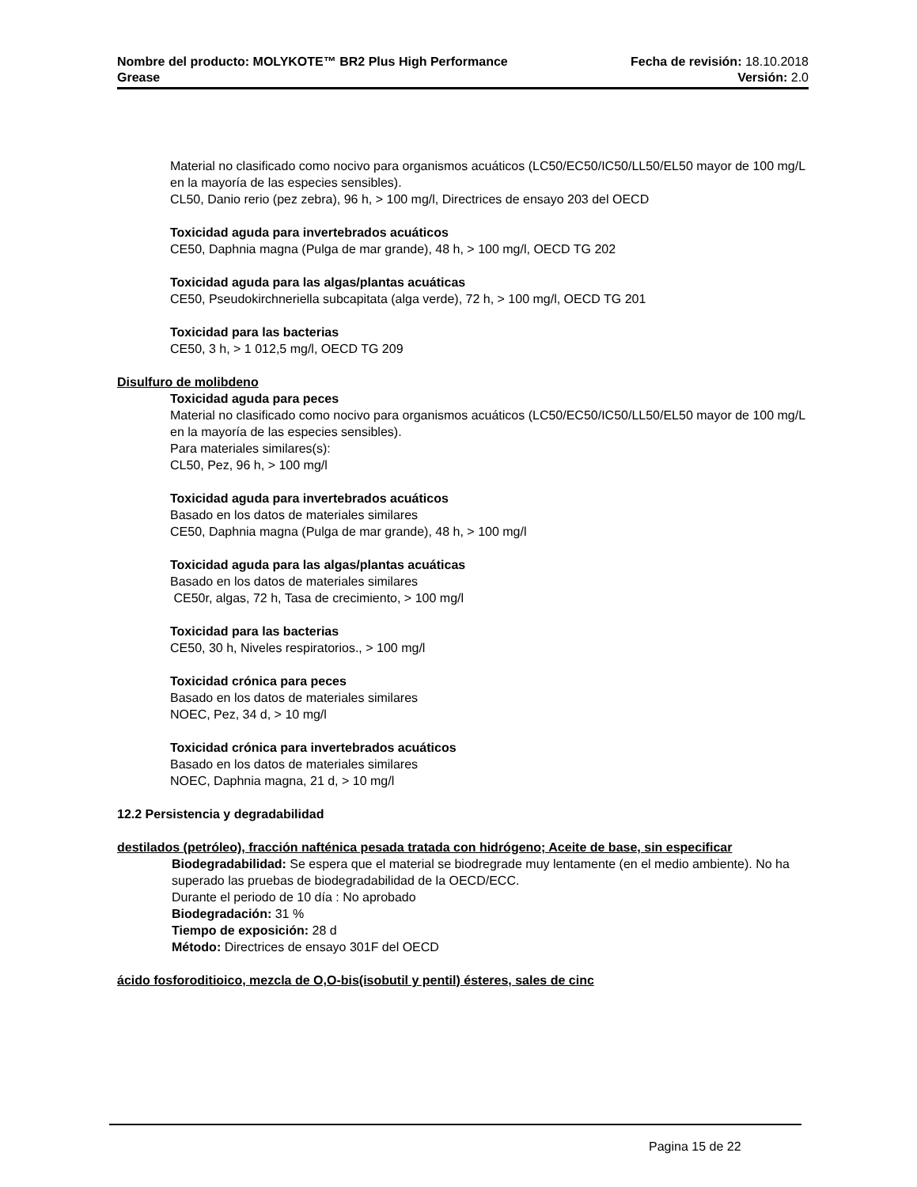Nombre del producto: MOLYKOTE™ BR2 Plus High Performance Fecha de revisión: 18.10.2018
Grease Versión: 2.0
Material no clasificado como nocivo para organismos acuáticos (LC50/EC50/IC50/LL50/EL50 mayor de 100 mg/L en la mayoría de las especies sensibles).
CL50, Danio rerio (pez zebra), 96 h, > 100 mg/l, Directrices de ensayo 203 del OECD
Toxicidad aguda para invertebrados acuáticos
CE50, Daphnia magna (Pulga de mar grande), 48 h, > 100 mg/l, OECD TG 202
Toxicidad aguda para las algas/plantas acuáticas
CE50, Pseudokirchneriella subcapitata (alga verde), 72 h, > 100 mg/l, OECD TG 201
Toxicidad para las bacterias
CE50, 3 h, > 1 012,5 mg/l, OECD TG 209
Disulfuro de molibdeno
Toxicidad aguda para peces
Material no clasificado como nocivo para organismos acuáticos (LC50/EC50/IC50/LL50/EL50 mayor de 100 mg/L en la mayoría de las especies sensibles).
Para materiales similares(s):
CL50, Pez, 96 h, > 100 mg/l
Toxicidad aguda para invertebrados acuáticos
Basado en los datos de materiales similares
CE50, Daphnia magna (Pulga de mar grande), 48 h, > 100 mg/l
Toxicidad aguda para las algas/plantas acuáticas
Basado en los datos de materiales similares
CE50r, algas, 72 h, Tasa de crecimiento, > 100 mg/l
Toxicidad para las bacterias
CE50, 30 h, Niveles respiratorios., > 100 mg/l
Toxicidad crónica para peces
Basado en los datos de materiales similares
NOEC, Pez, 34 d, > 10 mg/l
Toxicidad crónica para invertebrados acuáticos
Basado en los datos de materiales similares
NOEC, Daphnia magna, 21 d, > 10 mg/l
12.2 Persistencia y degradabilidad
destilados (petróleo), fracción nafténica pesada tratada con hidrógeno; Aceite de base, sin especificar
Biodegradabilidad: Se espera que el material se biodregrade muy lentamente (en el medio ambiente). No ha superado las pruebas de biodegradabilidad de la OECD/ECC.
Durante el periodo de 10 día : No aprobado
Biodegradación: 31 %
Tiempo de exposición: 28 d
Método: Directrices de ensayo 301F del OECD
ácido fosforoditioico, mezcla de O,O-bis(isobutil y pentil) ésteres, sales de cinc
Pagina 15 de 22